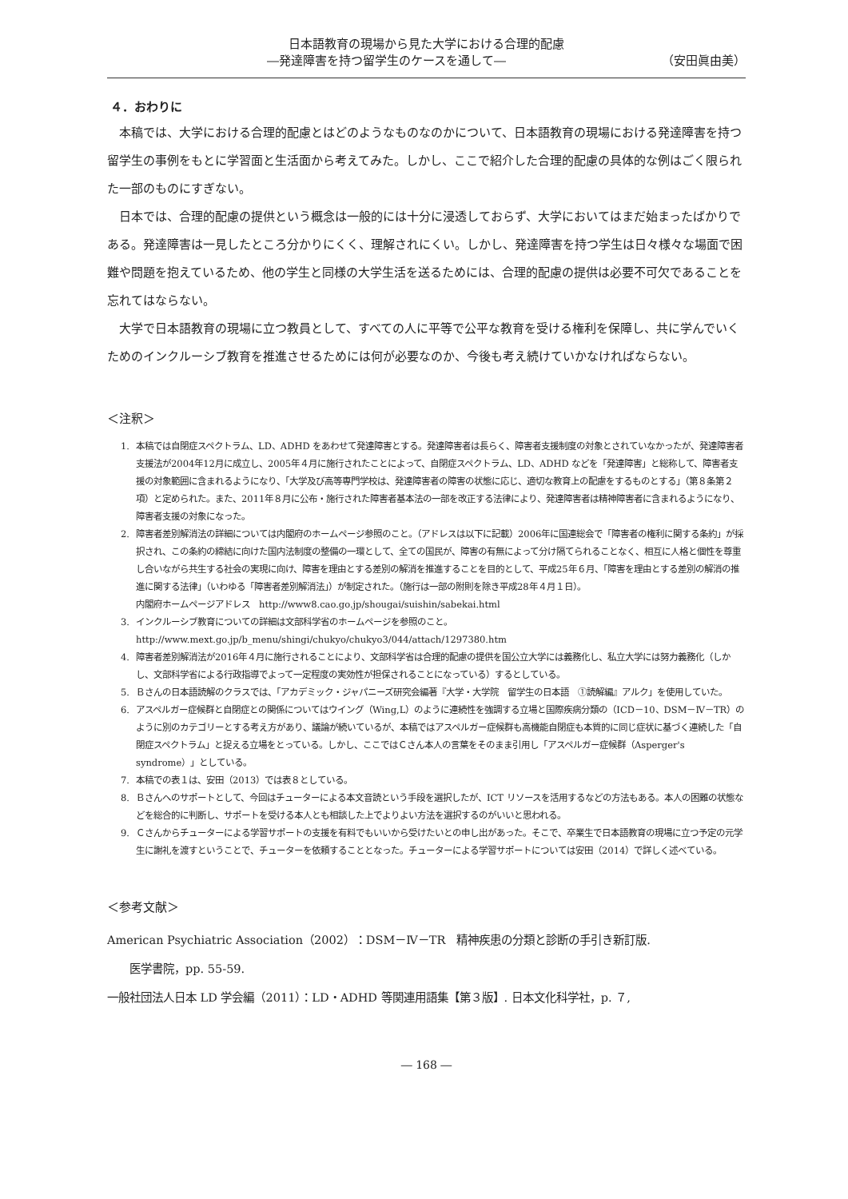日本語教育の現場から見た大学における合理的配慮
―発達障害を持つ留学生のケースを通して― （安田眞由美）
４．おわりに
本稿では、大学における合理的配慮とはどのようなものなのかについて、日本語教育の現場における発達障害を持つ留学生の事例をもとに学習面と生活面から考えてみた。しかし、ここで紹介した合理的配慮の具体的な例はごく限られた一部のものにすぎない。
日本では、合理的配慮の提供という概念は一般的には十分に浸透しておらず、大学においてはまだ始まったばかりである。発達障害は一見したところ分かりにくく、理解されにくい。しかし、発達障害を持つ学生は日々様々な場面で困難や問題を抱えているため、他の学生と同様の大学生活を送るためには、合理的配慮の提供は必要不可欠であることを忘れてはならない。
大学で日本語教育の現場に立つ教員として、すべての人に平等で公平な教育を受ける権利を保障し、共に学んでいくためのインクルーシブ教育を推進させるためには何が必要なのか、今後も考え続けていかなければならない。
＜注釈＞
1. 本稿では自閉症スペクトラム、LD、ADHD をあわせて発達障害とする。発達障害者は長らく、障害者支援制度の対象とされていなかったが、発達障害者支援法が2004年12月に成立し、2005年４月に施行されたことによって、自閉症スペクトラム、LD、ADHD などを「発達障害」と総称して、障害者支援の対象範囲に含まれるようになり、「大学及び高等専門学校は、発達障害者の障害の状態に応じ、適切な教育上の配慮をするものとする」（第８条第２項）と定められた。また、2011年８月に公布・施行された障害者基本法の一部を改正する法律により、発達障害者は精神障害者に含まれるようになり、障害者支援の対象になった。
2. 障害者差別解消法の詳細については内閣府のホームページ参照のこと。（アドレスは以下に記載）2006年に国連総会で「障害者の権利に関する条約」が採択され、この条約の締結に向けた国内法制度の整備の一環として、全ての国民が、障害の有無によって分け隔てられることなく、相互に人格と個性を尊重し合いながら共生する社会の実現に向け、障害を理由とする差別の解消を推進することを目的として、平成25年６月、「障害を理由とする差別の解消の推進に関する法律」（いわゆる「障害者差別解消法」）が制定された。（施行は一部の附則を除き平成28年４月１日）。
内閣府ホームページアドレス　http://www8.cao.go.jp/shougai/suishin/sabekai.html
3. インクルーシブ教育についての詳細は文部科学省のホームページを参照のこと。
http://www.mext.go.jp/b_menu/shingi/chukyo/chukyo3/044/attach/1297380.htm
4. 障害者差別解消法が2016年４月に施行されることにより、文部科学省は合理的配慮の提供を国公立大学には義務化し、私立大学には努力義務化（しかし、文部科学省による行政指導でよって一定程度の実効性が担保されることになっている）するとしている。
5. Ｂさんの日本語読解のクラスでは、「アカデミック・ジャパニーズ研究会編著『大学・大学院　留学生の日本語　①読解編』アルク」を使用していた。
6. アスペルガー症候群と自閉症との関係についてはウイング（Wing,L）のように連続性を強調する立場と国際疾病分類の（ICD－10、DSM－Ⅳ－TR）のように別のカテゴリーとする考え方があり、議論が続いているが、本稿ではアスペルガー症候群も高機能自閉症も本質的に同じ症状に基づく連続した「自閉症スペクトラム」と捉える立場をとっている。しかし、ここではＣさん本人の言葉をそのまま引用し「アスペルガー症候群（Asperger's syndrome）」としている。
7. 本稿での表１は、安田（2013）では表８としている。
8. Ｂさんへのサポートとして、今回はチューターによる本文音読という手段を選択したが、ICT リソースを活用するなどの方法もある。本人の困難の状態などを総合的に判断し、サポートを受ける本人とも相談した上でよりよい方法を選択するのがいいと思われる。
9. Ｃさんからチューターによる学習サポートの支援を有料でもいいから受けたいとの申し出があった。そこで、卒業生で日本語教育の現場に立つ予定の元学生に謝礼を渡すということで、チューターを依頼することとなった。チューターによる学習サポートについては安田（2014）で詳しく述べている。
＜参考文献＞
American Psychiatric Association（2002）：DSM－Ⅳ－TR　精神疾患の分類と診断の手引き新訂版.
医学書院，pp. 55-59.
一般社団法人日本 LD 学会編（2011）：LD・ADHD 等関連用語集【第３版】. 日本文化科学社，p. ７,
― 168 ―